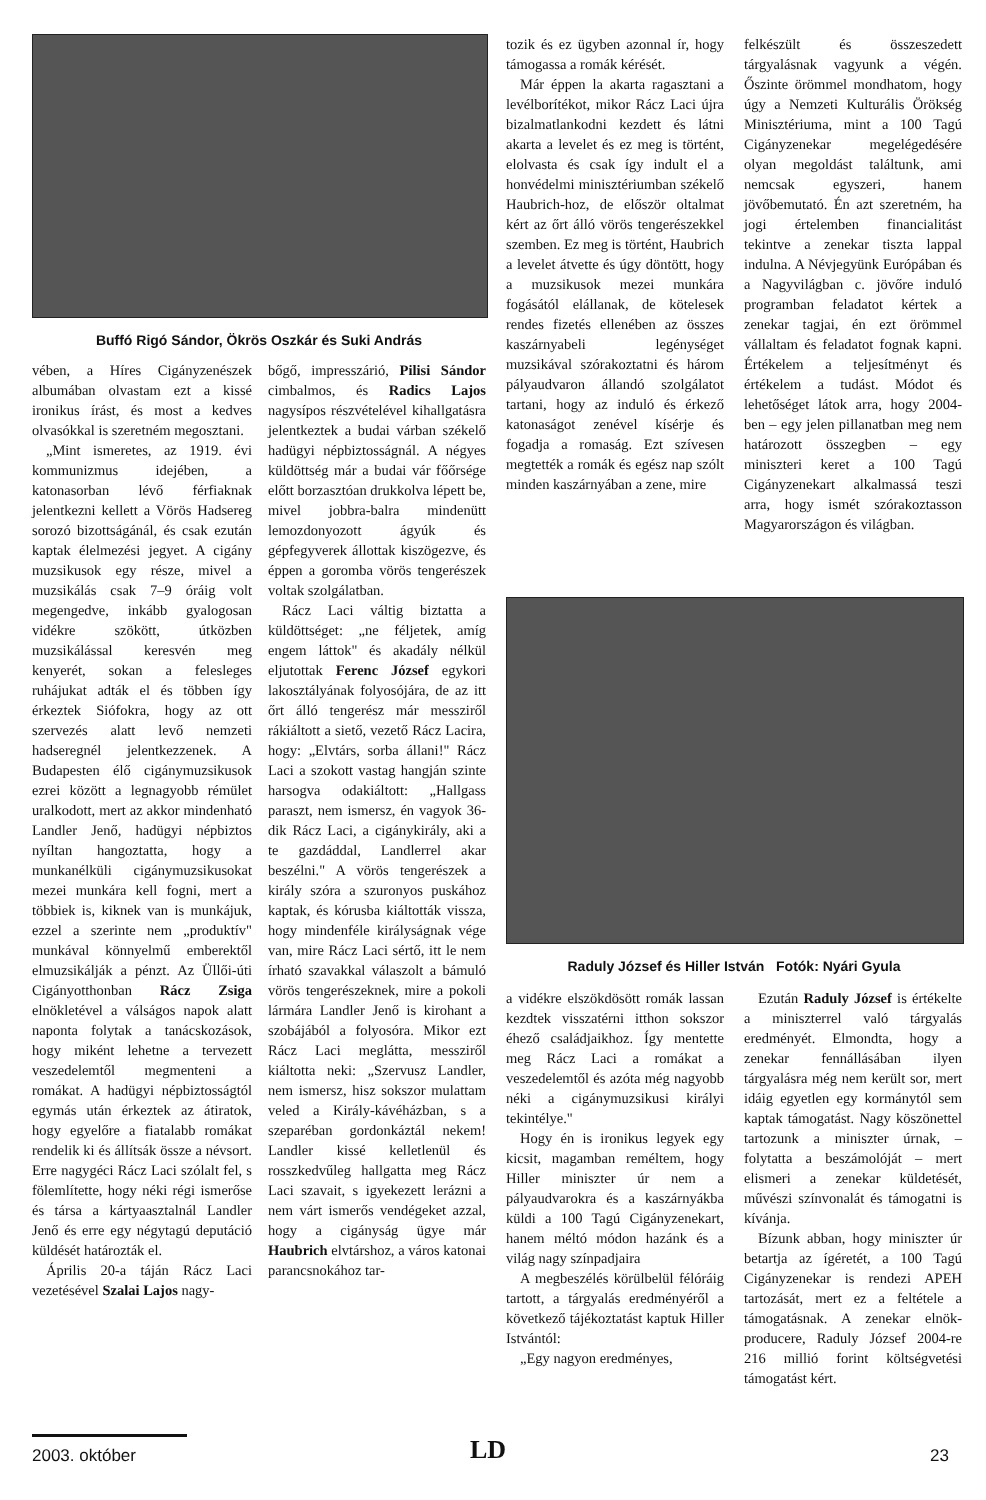Buffó Rigó Sándor, Ökrös Oszkár és Suki András
vében, a Híres Cigányzenészek albumában olvastam ezt a kissé ironikus írást, és most a kedves olvasókkal is szeretném megosztani.
„Mint ismeretes, az 1919. évi kommunizmus idejében, a katonasorban lévő férfiaknak jelentkezni kellett a Vörös Hadsereg sorozó bizottságánál, és csak ezután kaptak élelmezési jegyet. A cigány muzsikusok egy része, mivel a muzsikálás csak 7–9 óráig volt megengedve, inkább gyalogosan vidékre szökött, útközben muzsikálással keresvén meg kenyerét, sokan a felesleges ruhájukat adták el és többen így érkeztek Siófokra, hogy az ott szervezés alatt levő nemzeti hadseregnél jelentkezzenek. A Budapesten élő cigánymuzsikusok ezrei között a legnagyobb rémület uralkodott, mert az akkor mindenható Landler Jenő, hadügyi népbiztos nyíltan hangoztatta, hogy a munkanélküli cigánymuzsikusokat mezei munkára kell fogni, mert a többiek is, kiknek van is munkájuk, ezzel a szerinte nem „produktív" munkával könnyelmű emberektől elmuzsikálják a pénzt. Az Üllői-úti Cigányotthonban Rácz Zsiga elnökletével a válságos napok alatt naponta folytak a tanácskozások, hogy miként lehetne a tervezett veszedelemtől megmenteni a romákat. A hadügyi népbiztosságtól egymás után érkeztek az átiratok, hogy egyelőre a fiatalabb romákat rendelik ki és állítsák össze a névsort. Erre nagygéci Rácz Laci szólalt fel, s fölemlítette, hogy néki régi ismerőse és társa a kártyaasztalnál Landler Jenő és erre egy négytagú deputáció küldését határozták el.
Április 20-a táján Rácz Laci vezetésével Szalai Lajos nagy-
bőgő, impresszárió, Pilisi Sándor cimbalmos, és Radics Lajos nagysípos részvételével kihallgatásra jelentkeztek a budai várban székelő hadügyi népbiztosságnál. A négyes küldöttség már a budai vár főőrsége előtt borzasztóan drukkolva lépett be, mivel jobbra-balra mindenütt lemozdonyozott ágyúk és gépfegyverek állottak kiszögezve, és éppen a goromba vörös tengerészek voltak szolgálatban.
Rácz Laci váltig biztatta a küldöttséget: „ne féljetek, amíg engem láttok" és akadály nélkül eljutottak Ferenc József egykori lakosztályának folyosójára, de az itt őrt álló tengerész már messziről rákiáltott a siető, vezető Rácz Lacira, hogy: „Elvtárs, sorba állani!" Rácz Laci a szokott vastag hangján szinte harsogva odakiáltott: „Hallgass paraszt, nem ismersz, én vagyok 36-dik Rácz Laci, a cigánykirály, aki a te gazdáddal, Landlerrel akar beszélni." A vörös tengerészek a király szóra a szuronyos puskához kaptak, és kórusba kiáltották vissza, hogy mindenféle királyságnak vége van, mire Rácz Laci sértő, itt le nem írható szavakkal válaszolt a bámuló vörös tengerészeknek, mire a pokoli lármára Landler Jenő is kirohant a szobájából a folyosóra. Mikor ezt Rácz Laci meglátta, messziről kiáltotta neki: „Szervusz Landler, nem ismersz, hisz sokszor mulattam veled a Király-kávéházban, s a szeparéban gordonkáztál nekem! Landler kissé kelletlenül és rosszkedvűleg hallgatta meg Rácz Laci szavait, s igyekezett lerázni a nem várt ismerős vendégeket azzal, hogy a cigányság ügye már Haubrich elvtárshoz, a város katonai parancsnokához tar-
tozik és ez ügyben azonnal ír, hogy támogassa a romák kérését.
Már éppen la akarta ragasztani a levélborítékot, mikor Rácz Laci újra bizalmatlankodni kezdett és látni akarta a levelet és ez meg is történt, elolvasta és csak így indult el a honvédelmi minisztériumban székelő Haubrich-hoz, de először oltalmat kért az őrt álló vörös tengerészekkel szemben. Ez meg is történt, Haubrich a levelet átvette és úgy döntött, hogy a muzsikusok mezei munkára fogásától elállanak, de kötelesek rendes fizetés ellenében az összes kaszárnyabeli legénységet muzsikával szórakoztatni és három pályaudvaron állandó szolgálatot tartani, hogy az induló és érkező katonaságot zenével kísérje és fogadja a romaság. Ezt szívesen megtették a romák és egész nap szólt minden kaszárnyában a zene, mire
felkészült és összeszedett tárgyalásnak vagyunk a végén. Őszinte örömmel mondhatom, hogy úgy a Nemzeti Kulturális Örökség Minisztériuma, mint a 100 Tagú Cigányzenekar megelégedésére olyan megoldást találtunk, ami nemcsak egyszeri, hanem jövőbemutató. Én azt szeretném, ha jogi értelemben financialitást tekintve a zenekar tiszta lappal indulna. A Névjegyünk Európában és a Nagyvilágban c. jövőre induló programban feladatot kértek a zenekar tagjai, én ezt örömmel vállaltam és feladatot fognak kapni. Értékelem a teljesítményt és értékelem a tudást. Módot és lehetőséget látok arra, hogy 2004-ben – egy jelen pillanatban meg nem határozott összegben – egy miniszteri keret a 100 Tagú Cigányzenekart alkalmassá teszi arra, hogy ismét szórakoztasson Magyarországon és világban.
Raduly József és Hiller István Fotók: Nyári Gyula
a vidékre elszökdösött romák lassan kezdtek visszatérni itthon sokszor éhező családjaikhoz. Így mentette meg Rácz Laci a romákat a veszedelemtől és azóta még nagyobb néki a cigánymuzsikusi királyi tekintélye."
Hogy én is ironikus legyek egy kicsit, magamban reméltem, hogy Hiller miniszter úr nem a pályaudvarokra és a kaszárnyákba küldi a 100 Tagú Cigányzenekart, hanem méltó módon hazánk és a világ nagy színpadjaira
A megbeszélés körülbelül félóráig tartott, a tárgyalás eredményéről a következő tájékoztatást kaptuk Hiller Istvántól:
„Egy nagyon eredményes,
Ezután Raduly József is értékelte a miniszterrel való tárgyalás eredményét. Elmondta, hogy a zenekar fennállásában ilyen tárgyalásra még nem került sor, mert idáig egyetlen egy kormánytól sem kaptak támogatást. Nagy köszönettel tartozunk a miniszter úrnak, – folytatta a beszámolóját – mert elismeri a zenekar küldetését, művészi színvonalát és támogatni is kívánja.
Bízunk abban, hogy miniszter úr betartja az ígéretét, a 100 Tagú Cigányzenekar is rendezi APEH tartozását, mert ez a feltétele a támogatásnak. A zenekar elnök-producere, Raduly József 2004-re 216 millió forint költségvetési támogatást kért.
2003. október LD 23